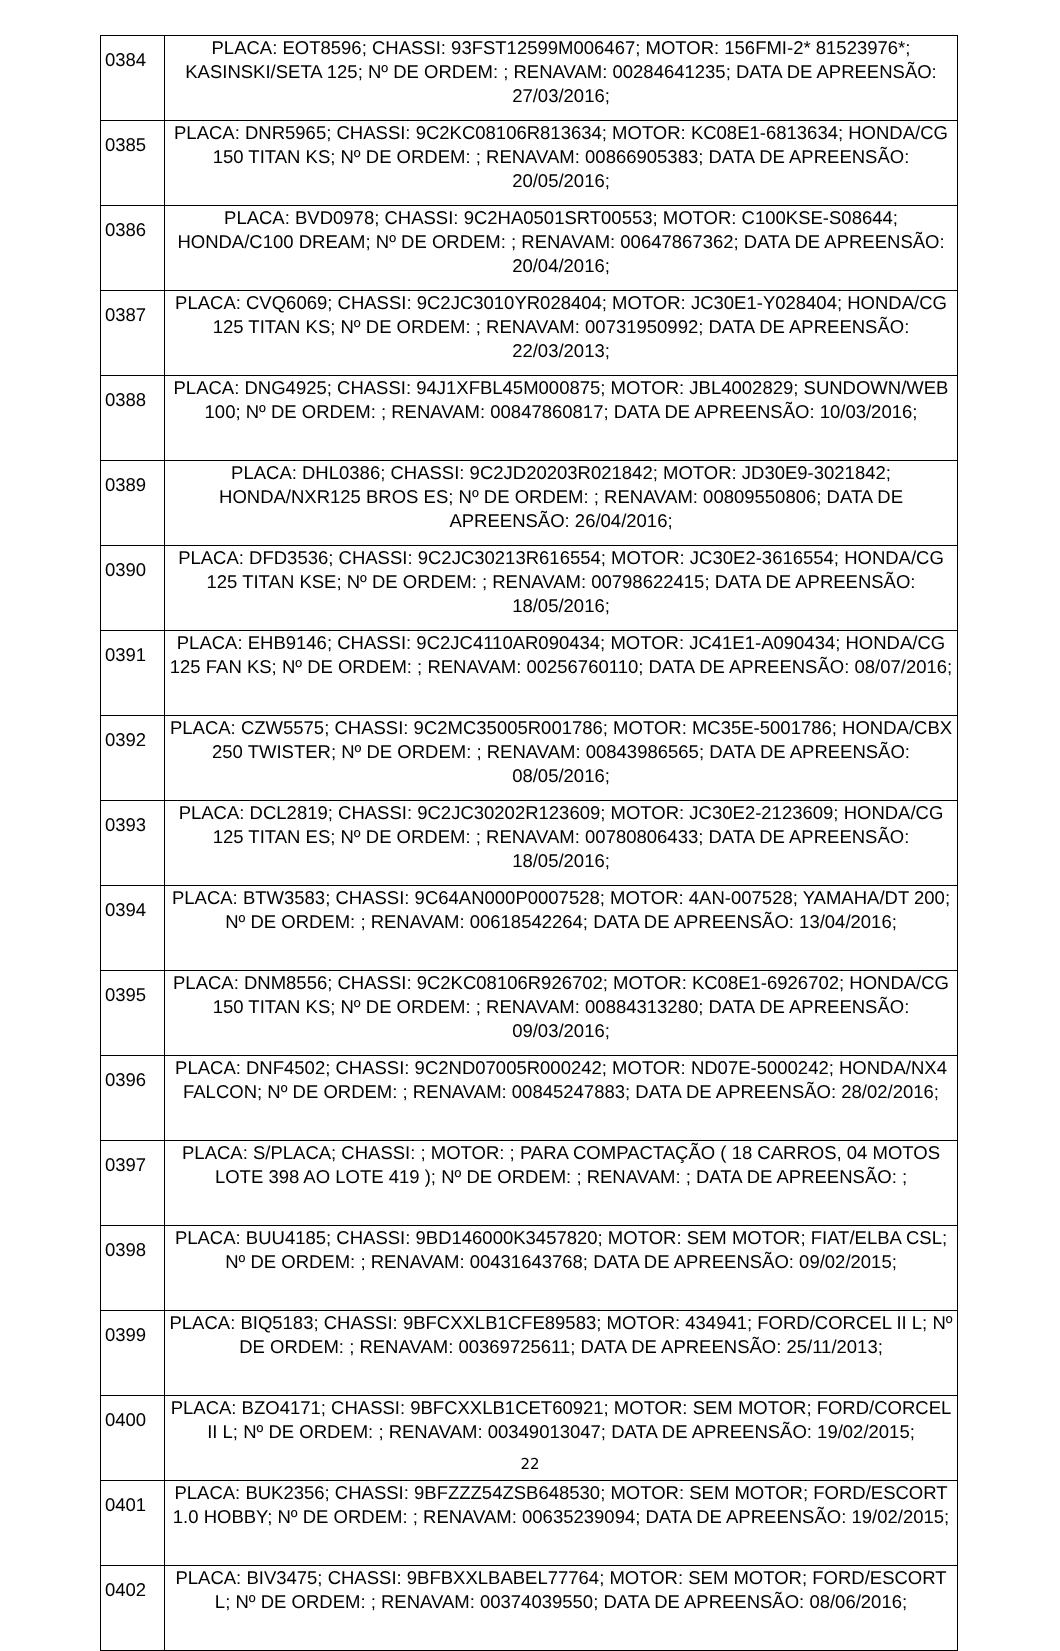| 0384 | PLACA: EOT8596; CHASSI: 93FST12599M006467; MOTOR: 156FMI-2* 81523976*; KASINSKI/SETA 125; Nº DE ORDEM: ; RENAVAM: 00284641235; DATA DE APREENSÃO: 27/03/2016; |
| 0385 | PLACA: DNR5965; CHASSI: 9C2KC08106R813634; MOTOR: KC08E1-6813634; HONDA/CG 150 TITAN KS; Nº DE ORDEM: ; RENAVAM: 00866905383; DATA DE APREENSÃO: 20/05/2016; |
| 0386 | PLACA: BVD0978; CHASSI: 9C2HA0501SRT00553; MOTOR: C100KSE-S08644; HONDA/C100 DREAM; Nº DE ORDEM: ; RENAVAM: 00647867362; DATA DE APREENSÃO: 20/04/2016; |
| 0387 | PLACA: CVQ6069; CHASSI: 9C2JC3010YR028404; MOTOR: JC30E1-Y028404; HONDA/CG 125 TITAN KS; Nº DE ORDEM: ; RENAVAM: 00731950992; DATA DE APREENSÃO: 22/03/2013; |
| 0388 | PLACA: DNG4925; CHASSI: 94J1XFBL45M000875; MOTOR: JBL4002829; SUNDOWN/WEB 100; Nº DE ORDEM: ; RENAVAM: 00847860817; DATA DE APREENSÃO: 10/03/2016; |
| 0389 | PLACA: DHL0386; CHASSI: 9C2JD20203R021842; MOTOR: JD30E9-3021842; HONDA/NXR125 BROS ES; Nº DE ORDEM: ; RENAVAM: 00809550806; DATA DE APREENSÃO: 26/04/2016; |
| 0390 | PLACA: DFD3536; CHASSI: 9C2JC30213R616554; MOTOR: JC30E2-3616554; HONDA/CG 125 TITAN KSE; Nº DE ORDEM: ; RENAVAM: 00798622415; DATA DE APREENSÃO: 18/05/2016; |
| 0391 | PLACA: EHB9146; CHASSI: 9C2JC4110AR090434; MOTOR: JC41E1-A090434; HONDA/CG 125 FAN KS; Nº DE ORDEM: ; RENAVAM: 00256760110; DATA DE APREENSÃO: 08/07/2016; |
| 0392 | PLACA: CZW5575; CHASSI: 9C2MC35005R001786; MOTOR: MC35E-5001786; HONDA/CBX 250 TWISTER; Nº DE ORDEM: ; RENAVAM: 00843986565; DATA DE APREENSÃO: 08/05/2016; |
| 0393 | PLACA: DCL2819; CHASSI: 9C2JC30202R123609; MOTOR: JC30E2-2123609; HONDA/CG 125 TITAN ES; Nº DE ORDEM: ; RENAVAM: 00780806433; DATA DE APREENSÃO: 18/05/2016; |
| 0394 | PLACA: BTW3583; CHASSI: 9C64AN000P0007528; MOTOR: 4AN-007528; YAMAHA/DT 200; Nº DE ORDEM: ; RENAVAM: 00618542264; DATA DE APREENSÃO: 13/04/2016; |
| 0395 | PLACA: DNM8556; CHASSI: 9C2KC08106R926702; MOTOR: KC08E1-6926702; HONDA/CG 150 TITAN KS; Nº DE ORDEM: ; RENAVAM: 00884313280; DATA DE APREENSÃO: 09/03/2016; |
| 0396 | PLACA: DNF4502; CHASSI: 9C2ND07005R000242; MOTOR: ND07E-5000242; HONDA/NX4 FALCON; Nº DE ORDEM: ; RENAVAM: 00845247883; DATA DE APREENSÃO: 28/02/2016; |
| 0397 | PLACA: S/PLACA; CHASSI: ; MOTOR: ; PARA COMPACTAÇÃO ( 18 CARROS, 04 MOTOS LOTE 398 AO LOTE 419 ); Nº DE ORDEM: ; RENAVAM: ; DATA DE APREENSÃO: ; |
| 0398 | PLACA: BUU4185; CHASSI: 9BD146000K3457820; MOTOR: SEM MOTOR; FIAT/ELBA CSL; Nº DE ORDEM: ; RENAVAM: 00431643768; DATA DE APREENSÃO: 09/02/2015; |
| 0399 | PLACA: BIQ5183; CHASSI: 9BFCXXLB1CFE89583; MOTOR: 434941; FORD/CORCEL II L; Nº DE ORDEM: ; RENAVAM: 00369725611; DATA DE APREENSÃO: 25/11/2013; |
| 0400 | PLACA: BZO4171; CHASSI: 9BFCXXLB1CET60921; MOTOR: SEM MOTOR; FORD/CORCEL II L; Nº DE ORDEM: ; RENAVAM: 00349013047; DATA DE APREENSÃO: 19/02/2015; |
| 0401 | PLACA: BUK2356; CHASSI: 9BFZZZ54ZSB648530; MOTOR: SEM MOTOR; FORD/ESCORT 1.0 HOBBY; Nº DE ORDEM: ; RENAVAM: 00635239094; DATA DE APREENSÃO: 19/02/2015; |
| 0402 | PLACA: BIV3475; CHASSI: 9BFBXXLBABEL77764; MOTOR: SEM MOTOR; FORD/ESCORT L; Nº DE ORDEM: ; RENAVAM: 00374039550; DATA DE APREENSÃO: 08/06/2016; |
22